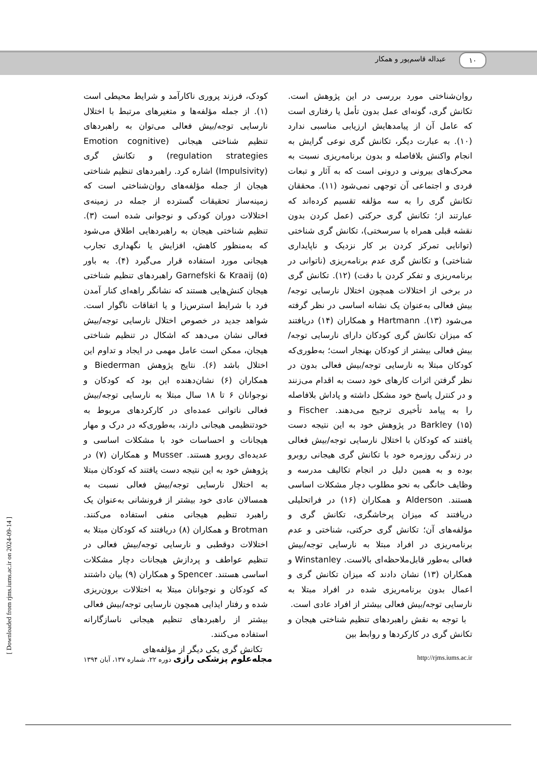۱۰ عبداله قاسم‌پور و همکار
کودک، فرزند پروری ناکارآمد و شرایط محیطی است (۱). از جمله مؤلفه‌ها و متغیرهای مرتبط با اختلال نارسایی توجه/بیش فعالی می‌توان به راهبردهای تنظیم شناختی هیجانی (Emotion cognitive regulation strategies) و تکانش گری (Impulsivity) اشاره کرد. راهبردهای تنظیم شناختی هیجان از جمله مؤلفه‌های روان‌شناختی است که زمینه‌ساز تحقیقات گسترده از جمله در زمینه‌ی اختلالات دوران کودکی و نوجوانی شده است (۳). تنظیم شناختی هیجان به راهبردهایی اطلاق می‌شود که به‌منظور کاهش، افزایش یا نگهداری تجارب هیجانی مورد استفاده قرار می‌گیرد (۴). به باور Garnefski & Kraaij (۵) راهبردهای تنظیم شناختی هیجان کنش‌هایی هستند که نشانگر راهه‌ای کنار آمدن فرد با شرایط استرس‌زا و یا اتفاقات ناگوار است. شواهد جدید در خصوص اختلال نارسایی توجه/بیش فعالی نشان می‌دهد که اشکال در تنظیم شناختی هیجان، ممکن است عامل مهمی در ایجاد و تداوم این اختلال باشد (۶). نتایج پژوهش Biederman و همکاران (۶) نشان‌دهنده این بود که کودکان و نوجوانان ۶ تا ۱۸ سال مبتلا به نارسایی توجه/بیش فعالی ناتوانی عمده‌ای در کارکردهای مربوط به خودتنظیمی هیجانی دارند، به‌طوری‌که در درک و مهار هیجانات و احساسات خود با مشکلات اساسی و عدیده‌ای روبرو هستند. Musser و همکاران (۷) در پژوهش خود به این نتیجه دست یافتند که کودکان مبتلا به اختلال نارسایی توجه/بیش فعالی نسبت به همسالان عادی خود بیشتر از فرونشانی به‌عنوان یک راهبرد تنظیم هیجانی منفی استفاده می‌کنند. Brotman و همکاران (۸) دریافتند که کودکان مبتلا به اختلالات دوقطبی و نارسایی توجه/بیش فعالی در تنظیم عواطف و پردازش هیجانات دچار مشکلات اساسی هستند. Spencer و همکاران (۹) بیان داشتند که کودکان و نوجوانان مبتلا به اختلالات برون‌ریزی شده و رفتار ایذایی همچون نارسایی توجه/بیش فعالی بیشتر از راهبردهای تنظیم هیجانی ناسازگارانه استفاده می‌کنند.
تکانش گری یکی دیگر از مؤلفه‌های
روان‌شناختی مورد بررسی در این پژوهش است. تکانش گری، گونه‌ای عمل بدون تأمل یا رفتاری است که عامل آن از پیامدهایش ارزیابی مناسبی ندارد (۱۰). به عبارت دیگر، تکانش گری نوعی گرایش به انجام واکنش بلافاصله و بدون برنامه‌ریزی نسبت به محرک‌های بیرونی و درونی است که به آثار و تبعات فردی و اجتماعی آن توجهی نمی‌شود (۱۱). محققان تکانش گری را به سه مؤلفه تقسیم کرده‌اند که عبارتند از؛ تکانش گری حرکتی (عمل کردن بدون نقشه قبلی همراه با سرسختی)، تکانش گری شناختی (توانایی تمرکز کردن بر کار نزدیک و ناپایداری شناختی) و تکانش گری عدم برنامه‌ریزی (ناتوانی در برنامه‌ریزی و تفکر کردن با دقت) (۱۲). تکانش گری در برخی از اختلالات همچون اختلال نارسایی توجه/بیش فعالی به‌عنوان یک نشانه اساسی در نظر گرفته می‌شود (۱۳). Hartmann و همکاران (۱۴) دریافتند که میزان تکانش گری کودکان دارای نارسایی توجه/بیش فعالی بیشتر از کودکان بهنجار است؛ به‌طوری‌که کودکان مبتلا به نارسایی توجه/بیش فعالی بدون در نظر گرفتن اثرات کارهای خود دست به اقدام می‌زنند و در کنترل پاسخ خود مشکل داشته و پاداش بلافاصله را به پیامد تأخیری ترجیح می‌دهند. Fischer و Barkley (۱۵) در پژوهش خود به این نتیجه دست یافتند که کودکان با اختلال نارسایی توجه/بیش فعالی در زندگی روزمره خود با تکانش گری هیجانی روبرو بوده و به همین دلیل در انجام تکالیف مدرسه و وظایف خانگی به نحو مطلوب دچار مشکلات اساسی هستند. Alderson و همکاران (۱۶) در فراتحلیلی دریافتند که میزان پرخاشگری، تکانش گری و مؤلفه‌های آن؛ تکانش گری حرکتی، شناختی و عدم برنامه‌ریزی در افراد مبتلا به نارسایی توجه/بیش فعالی به‌طور قابل‌ملاحظه‌ای بالاست. Winstanley و همکاران (۱۳) نشان دادند که میزان تکانش گری و اعمال بدون برنامه‌ریزی شده در افراد مبتلا به نارسایی توجه/بیش فعالی بیشتر از افراد عادی است.
با توجه به نقش راهبردهای تنظیم شناختی هیجان و تکانش گری در کارکردها و روابط بین
مجله‌علوم پزشکی رازی دوره ۲۲، شماره ۱۳۷، آبان ۱۳۹۴
http://rjms.iums.ac.ir
[ Downloaded from rjms.iums.ac.ir on 2024-09-14 ]